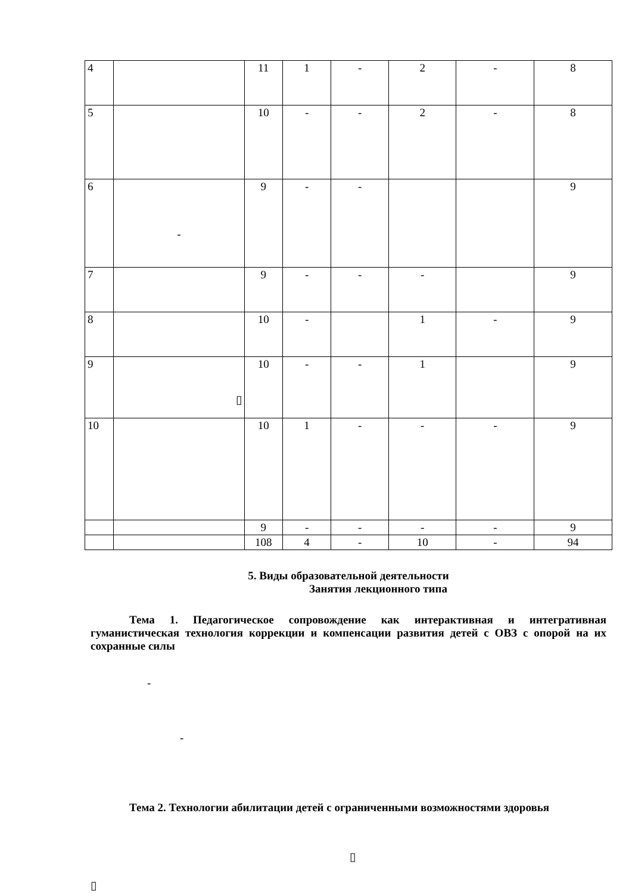| 4 | | 11 | 1 | - | 2 | - | 8 |
| 5 | | 10 | - | - | 2 | - | 8 |
| 6 | - | 9 | - | - | | | 9 |
| 7 | | 9 | - | - | - | | 9 |
| 8 | | 10 | - | | 1 | - | 9 |
| 9 | ▯ | 10 | - | - | 1 | | 9 |
| 10 | | 10 | 1 | - | - | - | 9 |
| | | 9 | - | - | - | - | 9 |
| | | 108 | 4 | - | 10 | - | 94 |
5. Виды образовательной деятельности
Занятия лекционного типа
Тема 1. Педагогическое сопровождение как интерактивная и интегративная гуманистическая технология коррекции и компенсации развития детей с ОВЗ с опорой на их сохранные силы
-
-
Тема 2. Технологии абилитации детей с ограниченными возможностями здоровья
▯
▯